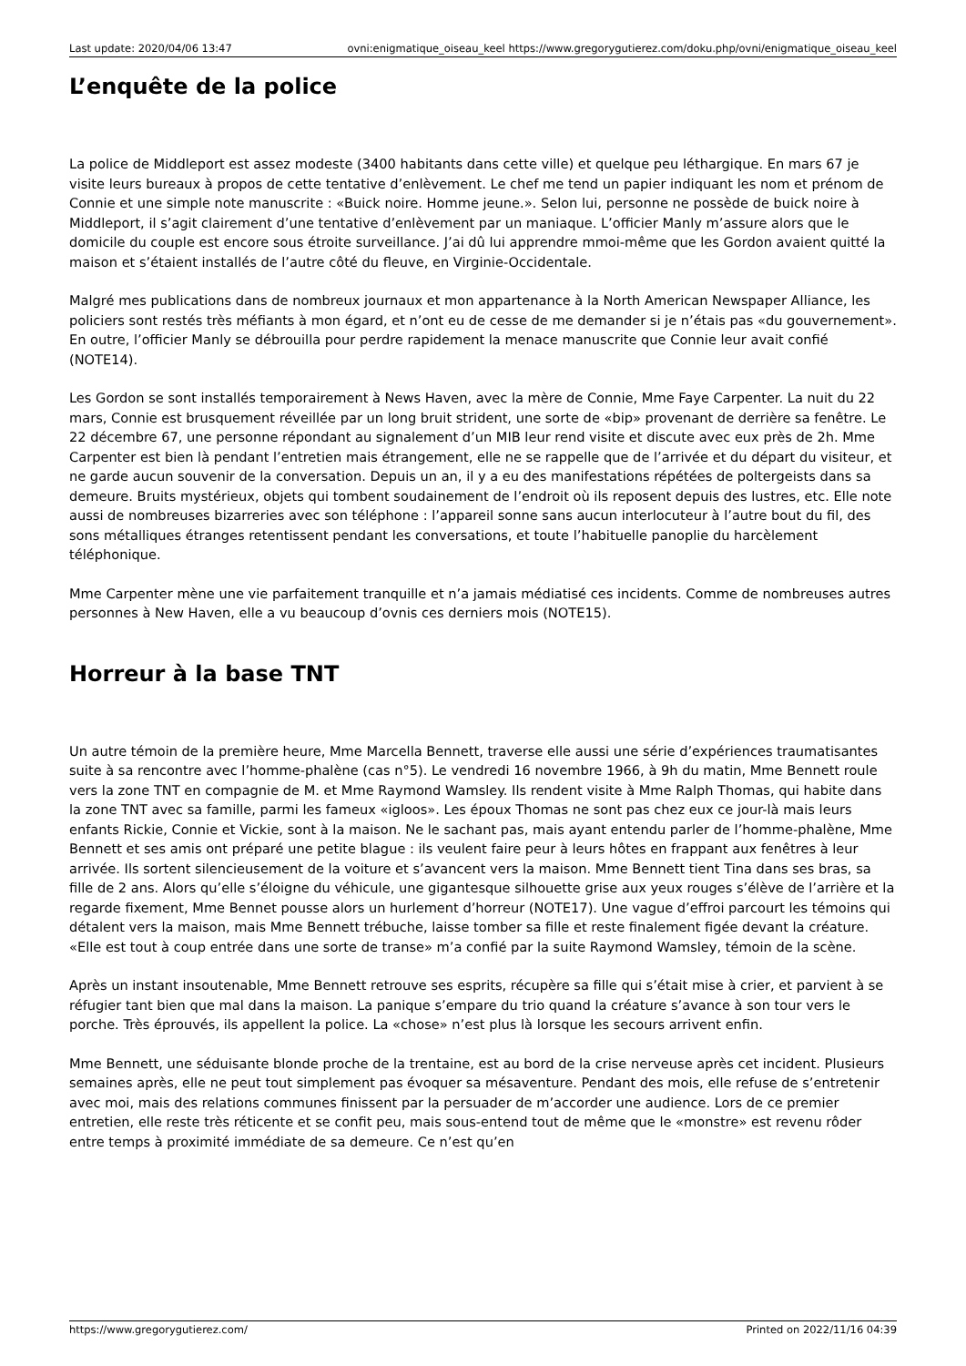Last update: 2020/04/06 13:47 ovni:enigmatique_oiseau_keel https://www.gregorygutierez.com/doku.php/ovni/enigmatique_oiseau_keel
L’enquête de la police
La police de Middleport est assez modeste (3400 habitants dans cette ville) et quelque peu léthargique. En mars 67 je visite leurs bureaux à propos de cette tentative d’enlèvement. Le chef me tend un papier indiquant les nom et prénom de Connie et une simple note manuscrite : «Buick noire. Homme jeune.». Selon lui, personne ne possède de buick noire à Middleport, il s’agit clairement d’une tentative d’enlèvement par un maniaque. L’officier Manly m’assure alors que le domicile du couple est encore sous étroite surveillance. J’ai dû lui apprendre mmoi-même que les Gordon avaient quitté la maison et s’étaient installés de l’autre côté du fleuve, en Virginie-Occidentale.
Malgré mes publications dans de nombreux journaux et mon appartenance à la North American Newspaper Alliance, les policiers sont restés très méfiants à mon égard, et n’ont eu de cesse de me demander si je n’étais pas «du gouvernement». En outre, l’officier Manly se débrouilla pour perdre rapidement la menace manuscrite que Connie leur avait confié (NOTE14).
Les Gordon se sont installés temporairement à News Haven, avec la mère de Connie, Mme Faye Carpenter. La nuit du 22 mars, Connie est brusquement réveillée par un long bruit strident, une sorte de «bip» provenant de derrière sa fenêtre. Le 22 décembre 67, une personne répondant au signalement d’un MIB leur rend visite et discute avec eux près de 2h. Mme Carpenter est bien là pendant l’entretien mais étrangement, elle ne se rappelle que de l’arrivée et du départ du visiteur, et ne garde aucun souvenir de la conversation. Depuis un an, il y a eu des manifestations répétées de poltergeists dans sa demeure. Bruits mystérieux, objets qui tombent soudainement de l’endroit où ils reposent depuis des lustres, etc. Elle note aussi de nombreuses bizarreries avec son téléphone : l’appareil sonne sans aucun interlocuteur à l’autre bout du fil, des sons métalliques étranges retentissent pendant les conversations, et toute l’habituelle panoplie du harcèlement téléphonique.
Mme Carpenter mène une vie parfaitement tranquille et n’a jamais médiatisé ces incidents. Comme de nombreuses autres personnes à New Haven, elle a vu beaucoup d’ovnis ces derniers mois (NOTE15).
Horreur à la base TNT
Un autre témoin de la première heure, Mme Marcella Bennett, traverse elle aussi une série d’expériences traumatisantes suite à sa rencontre avec l’homme-phalène (cas n°5). Le vendredi 16 novembre 1966, à 9h du matin, Mme Bennett roule vers la zone TNT en compagnie de M. et Mme Raymond Wamsley. Ils rendent visite à Mme Ralph Thomas, qui habite dans la zone TNT avec sa famille, parmi les fameux «igloos». Les époux Thomas ne sont pas chez eux ce jour-là mais leurs enfants Rickie, Connie et Vickie, sont à la maison. Ne le sachant pas, mais ayant entendu parler de l’homme-phalène, Mme Bennett et ses amis ont préparé une petite blague : ils veulent faire peur à leurs hôtes en frappant aux fenêtres à leur arrivée. Ils sortent silencieusement de la voiture et s’avancent vers la maison. Mme Bennett tient Tina dans ses bras, sa fille de 2 ans. Alors qu’elle s’éloigne du véhicule, une gigantesque silhouette grise aux yeux rouges s’élève de l’arrière et la regarde fixement, Mme Bennet pousse alors un hurlement d’horreur (NOTE17). Une vague d’effroi parcourt les témoins qui détalent vers la maison, mais Mme Bennett trébuche, laisse tomber sa fille et reste finalement figée devant la créature. «Elle est tout à coup entrée dans une sorte de transe» m’a confié par la suite Raymond Wamsley, témoin de la scène.
Après un instant insoutenable, Mme Bennett retrouve ses esprits, récupère sa fille qui s’était mise à crier, et parvient à se réfugier tant bien que mal dans la maison. La panique s’empare du trio quand la créature s’avance à son tour vers le porche. Très éprouvés, ils appellent la police. La «chose» n’est plus là lorsque les secours arrivent enfin.
Mme Bennett, une séduisante blonde proche de la trentaine, est au bord de la crise nerveuse après cet incident. Plusieurs semaines après, elle ne peut tout simplement pas évoquer sa mésaventure. Pendant des mois, elle refuse de s’entretenir avec moi, mais des relations communes finissent par la persuader de m’accorder une audience. Lors de ce premier entretien, elle reste très réticente et se confit peu, mais sous-entend tout de même que le «monstre» est revenu rôder entre temps à proximité immédiate de sa demeure. Ce n’est qu’en
https://www.gregorygutierez.com/ Printed on 2022/11/16 04:39